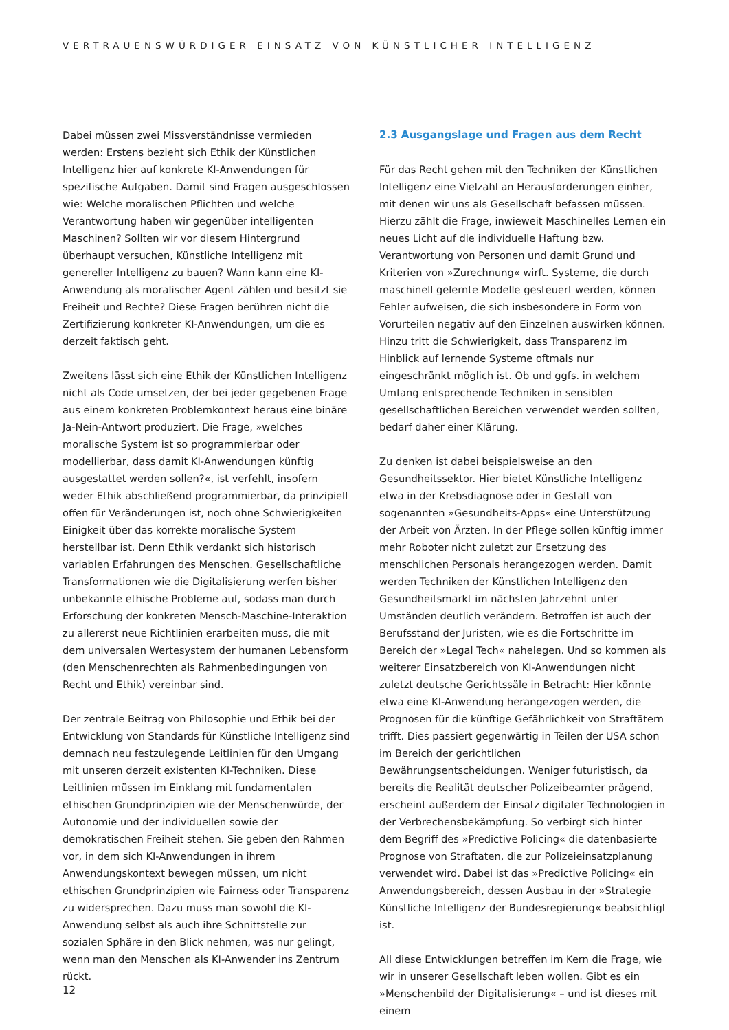VERTRAUENSWÜRDIGER EINSATZ VON KÜNSTLICHER INTELLIGENZ
Dabei müssen zwei Missverständnisse vermieden werden: Erstens bezieht sich Ethik der Künstlichen Intelligenz hier auf konkrete KI-Anwendungen für spezifische Aufgaben. Damit sind Fragen ausgeschlossen wie: Welche moralischen Pflichten und welche Verantwortung haben wir gegenüber intelligenten Maschinen? Sollten wir vor diesem Hintergrund überhaupt versuchen, Künstliche Intelligenz mit genereller Intelligenz zu bauen? Wann kann eine KI-Anwendung als moralischer Agent zählen und besitzt sie Freiheit und Rechte? Diese Fragen berühren nicht die Zertifizierung konkreter KI-Anwendungen, um die es derzeit faktisch geht.
Zweitens lässt sich eine Ethik der Künstlichen Intelligenz nicht als Code umsetzen, der bei jeder gegebenen Frage aus einem konkreten Problemkontext heraus eine binäre Ja-Nein-Antwort produziert. Die Frage, »welches moralische System ist so programmierbar oder modellierbar, dass damit KI-Anwendungen künftig ausgestattet werden sollen?«, ist verfehlt, insofern weder Ethik abschließend programmierbar, da prinzipiell offen für Veränderungen ist, noch ohne Schwierigkeiten Einigkeit über das korrekte moralische System herstellbar ist. Denn Ethik verdankt sich historisch variablen Erfahrungen des Menschen. Gesellschaftliche Transformationen wie die Digitalisierung werfen bisher unbekannte ethische Probleme auf, sodass man durch Erforschung der konkreten Mensch-Maschine-Interaktion zu allererst neue Richtlinien erarbeiten muss, die mit dem universalen Wertesystem der humanen Lebensform (den Menschenrechten als Rahmenbedingungen von Recht und Ethik) vereinbar sind.
Der zentrale Beitrag von Philosophie und Ethik bei der Entwicklung von Standards für Künstliche Intelligenz sind demnach neu festzulegende Leitlinien für den Umgang mit unseren derzeit existenten KI-Techniken. Diese Leitlinien müssen im Einklang mit fundamentalen ethischen Grundprinzipien wie der Menschenwürde, der Autonomie und der individuellen sowie der demokratischen Freiheit stehen. Sie geben den Rahmen vor, in dem sich KI-Anwendungen in ihrem Anwendungskontext bewegen müssen, um nicht ethischen Grundprinzipien wie Fairness oder Transparenz zu widersprechen. Dazu muss man sowohl die KI-Anwendung selbst als auch ihre Schnittstelle zur sozialen Sphäre in den Blick nehmen, was nur gelingt, wenn man den Menschen als KI-Anwender ins Zentrum rückt.
2.3 Ausgangslage und Fragen aus dem Recht
Für das Recht gehen mit den Techniken der Künstlichen Intelligenz eine Vielzahl an Herausforderungen einher, mit denen wir uns als Gesellschaft befassen müssen. Hierzu zählt die Frage, inwieweit Maschinelles Lernen ein neues Licht auf die individuelle Haftung bzw. Verantwortung von Personen und damit Grund und Kriterien von »Zurechnung« wirft. Systeme, die durch maschinell gelernte Modelle gesteuert werden, können Fehler aufweisen, die sich insbesondere in Form von Vorurteilen negativ auf den Einzelnen auswirken können. Hinzu tritt die Schwierigkeit, dass Transparenz im Hinblick auf lernende Systeme oftmals nur eingeschränkt möglich ist. Ob und ggfs. in welchem Umfang entsprechende Techniken in sensiblen gesellschaftlichen Bereichen verwendet werden sollten, bedarf daher einer Klärung.
Zu denken ist dabei beispielsweise an den Gesundheitssektor. Hier bietet Künstliche Intelligenz etwa in der Krebsdiagnose oder in Gestalt von sogenannten »Gesundheits-Apps« eine Unterstützung der Arbeit von Ärzten. In der Pflege sollen künftig immer mehr Roboter nicht zuletzt zur Ersetzung des menschlichen Personals herangezogen werden. Damit werden Techniken der Künstlichen Intelligenz den Gesundheitsmarkt im nächsten Jahrzehnt unter Umständen deutlich verändern. Betroffen ist auch der Berufsstand der Juristen, wie es die Fortschritte im Bereich der »Legal Tech« nahelegen. Und so kommen als weiterer Einsatzbereich von KI-Anwendungen nicht zuletzt deutsche Gerichtssäle in Betracht: Hier könnte etwa eine KI-Anwendung herangezogen werden, die Prognosen für die künftige Gefährlichkeit von Straftätern trifft. Dies passiert gegenwärtig in Teilen der USA schon im Bereich der gerichtlichen Bewährungsentscheidungen. Weniger futuristisch, da bereits die Realität deutscher Polizeibeamter prägend, erscheint außerdem der Einsatz digitaler Technologien in der Verbrechensbekämpfung. So verbirgt sich hinter dem Begriff des »Predictive Policing« die datenbasierte Prognose von Straftaten, die zur Polizeieinsatzplanung verwendet wird. Dabei ist das »Predictive Policing« ein Anwendungsbereich, dessen Ausbau in der »Strategie Künstliche Intelligenz der Bundesregierung« beabsichtigt ist.
All diese Entwicklungen betreffen im Kern die Frage, wie wir in unserer Gesellschaft leben wollen. Gibt es ein »Menschenbild der Digitalisierung« – und ist dieses mit einem
12